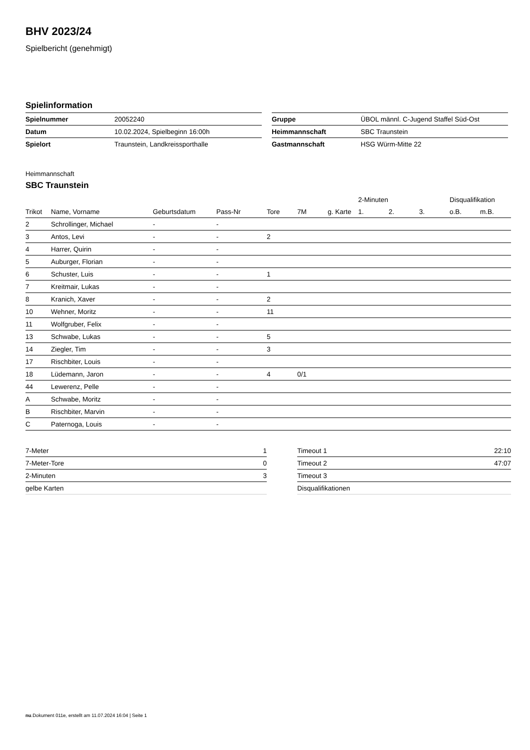BHV 2023/24
Spielbericht (genehmigt)
Spielinformation
| Spielnummer | 20052240 |
| Datum | 10.02.2024, Spielbeginn 16:00h |
| Spielort | Traunstein, Landkreissporthalle |
| Gruppe | ÜBOL männl. C-Jugend Staffel Süd-Ost |
| Heimmannschaft | SBC Traunstein |
| Gastmannschaft | HSG Würm-Mitte 22 |
Heimmannschaft
SBC Traunstein
| | | | | | | | 2-Minuten | | | Disqualifikation | |
| --- | --- | --- | --- | --- | --- | --- | --- | --- | --- | --- | --- |
| Trikot | Name, Vorname | Geburtsdatum | Pass-Nr | Tore | 7M | g. Karte | 1. | 2. | 3. | o.B. | m.B. |
| 2 | Schrollinger, Michael | - | - | | | | | | | | |
| 3 | Antos, Levi | - | - | 2 | | | | | | | |
| 4 | Harrer, Quirin | - | - | | | | | | | | |
| 5 | Auburger, Florian | - | - | | | | | | | | |
| 6 | Schuster, Luis | - | - | 1 | | | | | | | |
| 7 | Kreitmair, Lukas | - | - | | | | | | | | |
| 8 | Kranich, Xaver | - | - | 2 | | | | | | | |
| 10 | Wehner, Moritz | - | - | 11 | | | | | | | |
| 11 | Wolfgruber, Felix | - | - | | | | | | | | |
| 13 | Schwabe, Lukas | - | - | 5 | | | | | | | |
| 14 | Ziegler, Tim | - | - | 3 | | | | | | | |
| 17 | Rischbiter, Louis | - | - | | | | | | | | |
| 18 | Lüdemann, Jaron | - | - | 4 | 0/1 | | | | | | |
| 44 | Lewerenz, Pelle | - | - | | | | | | | | |
| A | Schwabe, Moritz | - | - | | | | | | | | |
| B | Rischbiter, Marvin | - | - | | | | | | | | |
| C | Paternoga, Louis | - | - | | | | | | | | |
| 7-Meter | 1 |
| 7-Meter-Tore | 0 |
| 2-Minuten | 3 |
| gelbe Karten | |
| Timeout 1 | 22:10 |
| Timeout 2 | 47:07 |
| Timeout 3 | |
| Disqualifikationen | |
nu.Dokument 011e, erstellt am 11.07.2024 16:04 | Seite 1